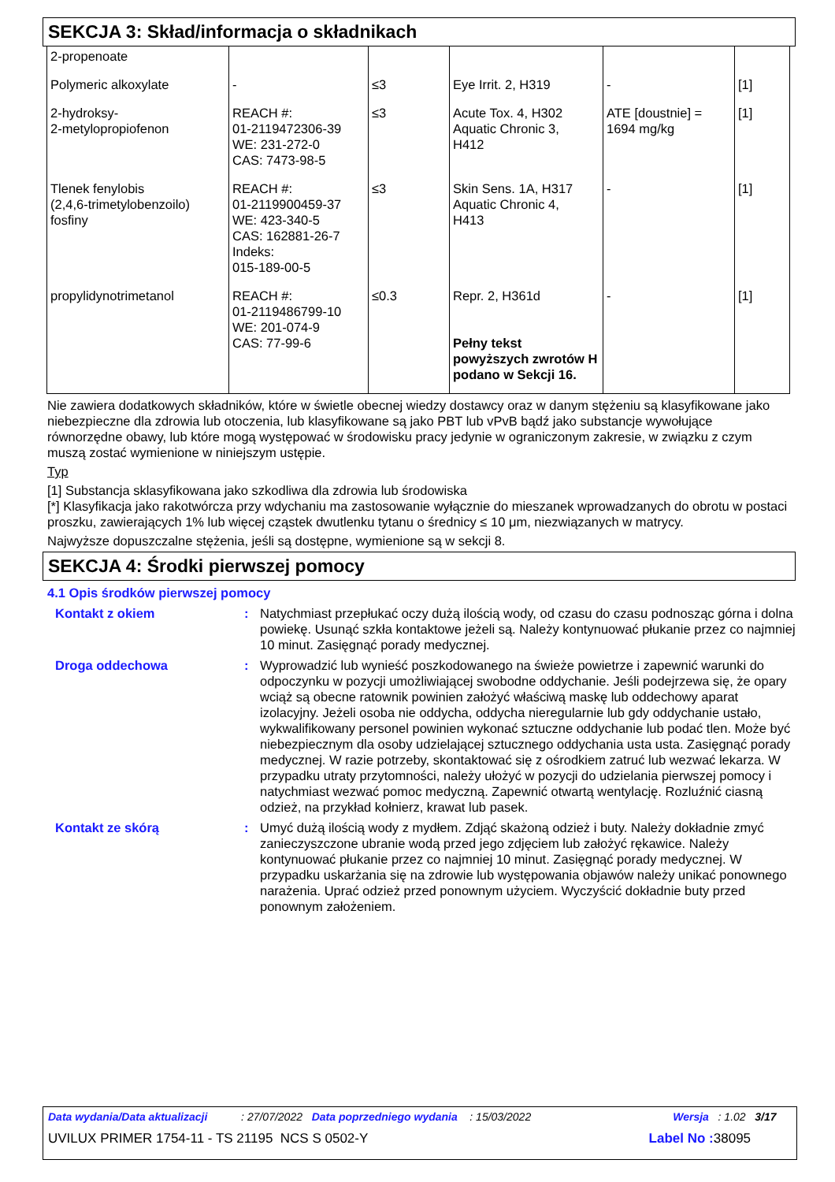SEKCJA 3: Skład/informacja o składnikach
| 2-propenoate | | | | | |
| Polymeric alkoxylate | - | ≤3 | Eye Irrit. 2, H319 | - | [1] |
| 2-hydroksy- 2-metylopropiofenon | REACH #: 01-2119472306-39 WE: 231-272-0 CAS: 7473-98-5 | ≤3 | Acute Tox. 4, H302 Aquatic Chronic 3, H412 | ATE [doustnie] = 1694 mg/kg | [1] |
| Tlenek fenylobis (2,4,6-trimetylobenzoilo) fosfiny | REACH #: 01-2119900459-37 WE: 423-340-5 CAS: 162881-26-7 Indeks: 015-189-00-5 | ≤3 | Skin Sens. 1A, H317 Aquatic Chronic 4, H413 | - | [1] |
| propylidynotrimetanol | REACH #: 01-2119486799-10 WE: 201-074-9 CAS: 77-99-6 | ≤0.3 | Repr. 2, H361d Pełny tekst powyższych zwrotów H podano w Sekcji 16. | - | [1] |
Nie zawiera dodatkowych składników, które w świetle obecnej wiedzy dostawcy oraz w danym stężeniu są klasyfikowane jako niebezpieczne dla zdrowia lub otoczenia, lub klasyfikowane są jako PBT lub vPvB bądź jako substancje wywołujące równorzędne obawy, lub które mogą występować w środowisku pracy jedynie w ograniczonym zakresie, w związku z czym muszą zostać wymienione w niniejszym ustępie.
Typ
[1] Substancja sklasyfikowana jako szkodliwa dla zdrowia lub środowiska
[*] Klasyfikacja jako rakotwórcza przy wdychaniu ma zastosowanie wyłącznie do mieszanek wprowadzanych do obrotu w postaci proszku, zawierających 1% lub więcej cząstek dwutlenku tytanu o średnicy ≤ 10 μm, niezwiązanych w matrycy.
Najwyższe dopuszczalne stężenia, jeśli są dostępne, wymienione są w sekcji 8.
SEKCJA 4: Środki pierwszej pomocy
4.1 Opis środków pierwszej pomocy
Kontakt z okiem : Natychmiast przepłukać oczy dużą ilością wody, od czasu do czasu podnosząc górna i dolna powiekę. Usunąć szkła kontaktowe jeżeli są. Należy kontynuować płukanie przez co najmniej 10 minut. Zasięgnąć porady medycznej.
Droga oddechowa : Wyprowadzić lub wynieść poszkodowanego na świeże powietrze i zapewnić warunki do odpoczynku w pozycji umożliwiającej swobodne oddychanie. Jeśli podejrzewa się, że opary wciąż są obecne ratownik powinien założyć właściwą maskę lub oddechowy aparat izolacyjny. Jeżeli osoba nie oddycha, oddycha nieregularnie lub gdy oddychanie ustało, wykwalifikowany personel powinien wykonać sztuczne oddychanie lub podać tlen. Może być niebezpiecznym dla osoby udzielającej sztucznego oddychania usta usta. Zasięgnąć porady medycznej. W razie potrzeby, skontaktować się z ośrodkiem zatruć lub wezwać lekarza. W przypadku utraty przytomności, należy ułożyć w pozycji do udzielania pierwszej pomocy i natychmiast wezwać pomoc medyczną. Zapewnić otwartą wentylację. Rozluźnić ciasną odzież, na przykład kołnierz, krawat lub pasek.
Kontakt ze skórą : Umyć dużą ilością wody z mydłem. Zdjąć skażoną odzież i buty. Należy dokładnie zmyć zanieczyszczone ubranie wodą przed jego zdjęciem lub założyć rękawice. Należy kontynuować płukanie przez co najmniej 10 minut. Zasięgnąć porady medycznej. W przypadku uskarżania się na zdrowie lub występowania objawów należy unikać ponownego narażenia. Uprać odzież przed ponownym użyciem. Wyczyścić dokładnie buty przed ponownym założeniem.
Data wydania/Data aktualizacji : 27/07/2022 Data poprzedniego wydania : 15/03/2022 Wersja : 1.02 3/17
UVILUX PRIMER 1754-11 - TS 21195 NCS S 0502-Y Label No : 38095